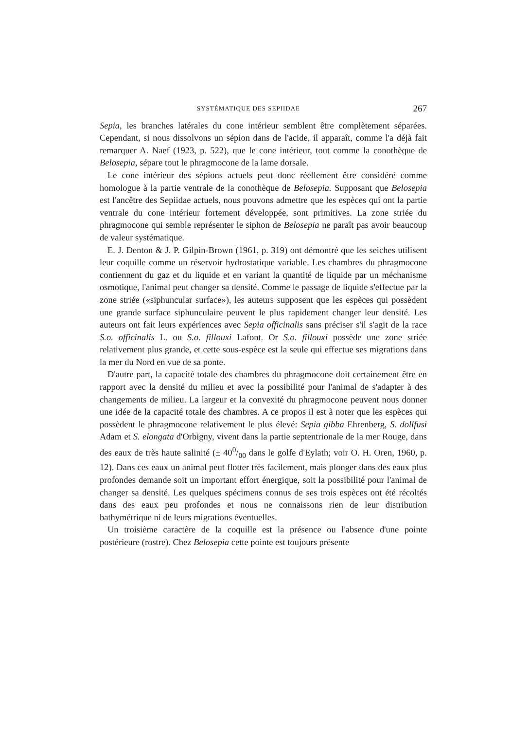SYSTÉMATIQUE DES SEPIIDAE 267
Sepia, les branches latérales du cone intérieur semblent être complètement séparées. Cependant, si nous dissolvons un sépion dans de l'acide, il apparaît, comme l'a déjà fait remarquer A. Naef (1923, p. 522), que le cone intérieur, tout comme la conothèque de Belosepia, sépare tout le phragmocone de la lame dorsale.
Le cone intérieur des sépions actuels peut donc réellement être considéré comme homologue à la partie ventrale de la conothèque de Belosepia. Supposant que Belosepia est l'ancêtre des Sepiidae actuels, nous pouvons admettre que les espèces qui ont la partie ventrale du cone intérieur fortement développée, sont primitives. La zone striée du phragmocone qui semble représenter le siphon de Belosepia ne paraît pas avoir beaucoup de valeur systématique.
E. J. Denton & J. P. Gilpin-Brown (1961, p. 319) ont démontré que les seiches utilisent leur coquille comme un réservoir hydrostatique variable. Les chambres du phragmocone contiennent du gaz et du liquide et en variant la quantité de liquide par un méchanisme osmotique, l'animal peut changer sa densité. Comme le passage de liquide s'effectue par la zone striée («siphuncular surface»), les auteurs supposent que les espèces qui possèdent une grande surface siphunculaire peuvent le plus rapidement changer leur densité. Les auteurs ont fait leurs expériences avec Sepia officinalis sans préciser s'il s'agit de la race S.o. officinalis L. ou S.o. fillouxi Lafont. Or S.o. fillouxi possède une zone striée relativement plus grande, et cette sous-espèce est la seule qui effectue ses migrations dans la mer du Nord en vue de sa ponte.
D'autre part, la capacité totale des chambres du phragmocone doit certainement être en rapport avec la densité du milieu et avec la possibilité pour l'animal de s'adapter à des changements de milieu. La largeur et la convexité du phragmocone peuvent nous donner une idée de la capacité totale des chambres. A ce propos il est à noter que les espèces qui possèdent le phragmocone relativement le plus élevé: Sepia gibba Ehrenberg, S. dollfusi Adam et S. elongata d'Orbigny, vivent dans la partie septentrionale de la mer Rouge, dans des eaux de très haute salinité (± 400/00 dans le golfe d'Eylath; voir O. H. Oren, 1960, p. 12). Dans ces eaux un animal peut flotter très facilement, mais plonger dans des eaux plus profondes demande soit un important effort énergique, soit la possibilité pour l'animal de changer sa densité. Les quelques spécimens connus de ses trois espèces ont été récoltés dans des eaux peu profondes et nous ne connaissons rien de leur distribution bathymétrique ni de leurs migrations éventuelles.
Un troisième caractère de la coquille est la présence ou l'absence d'une pointe postérieure (rostre). Chez Belosepia cette pointe est toujours présente